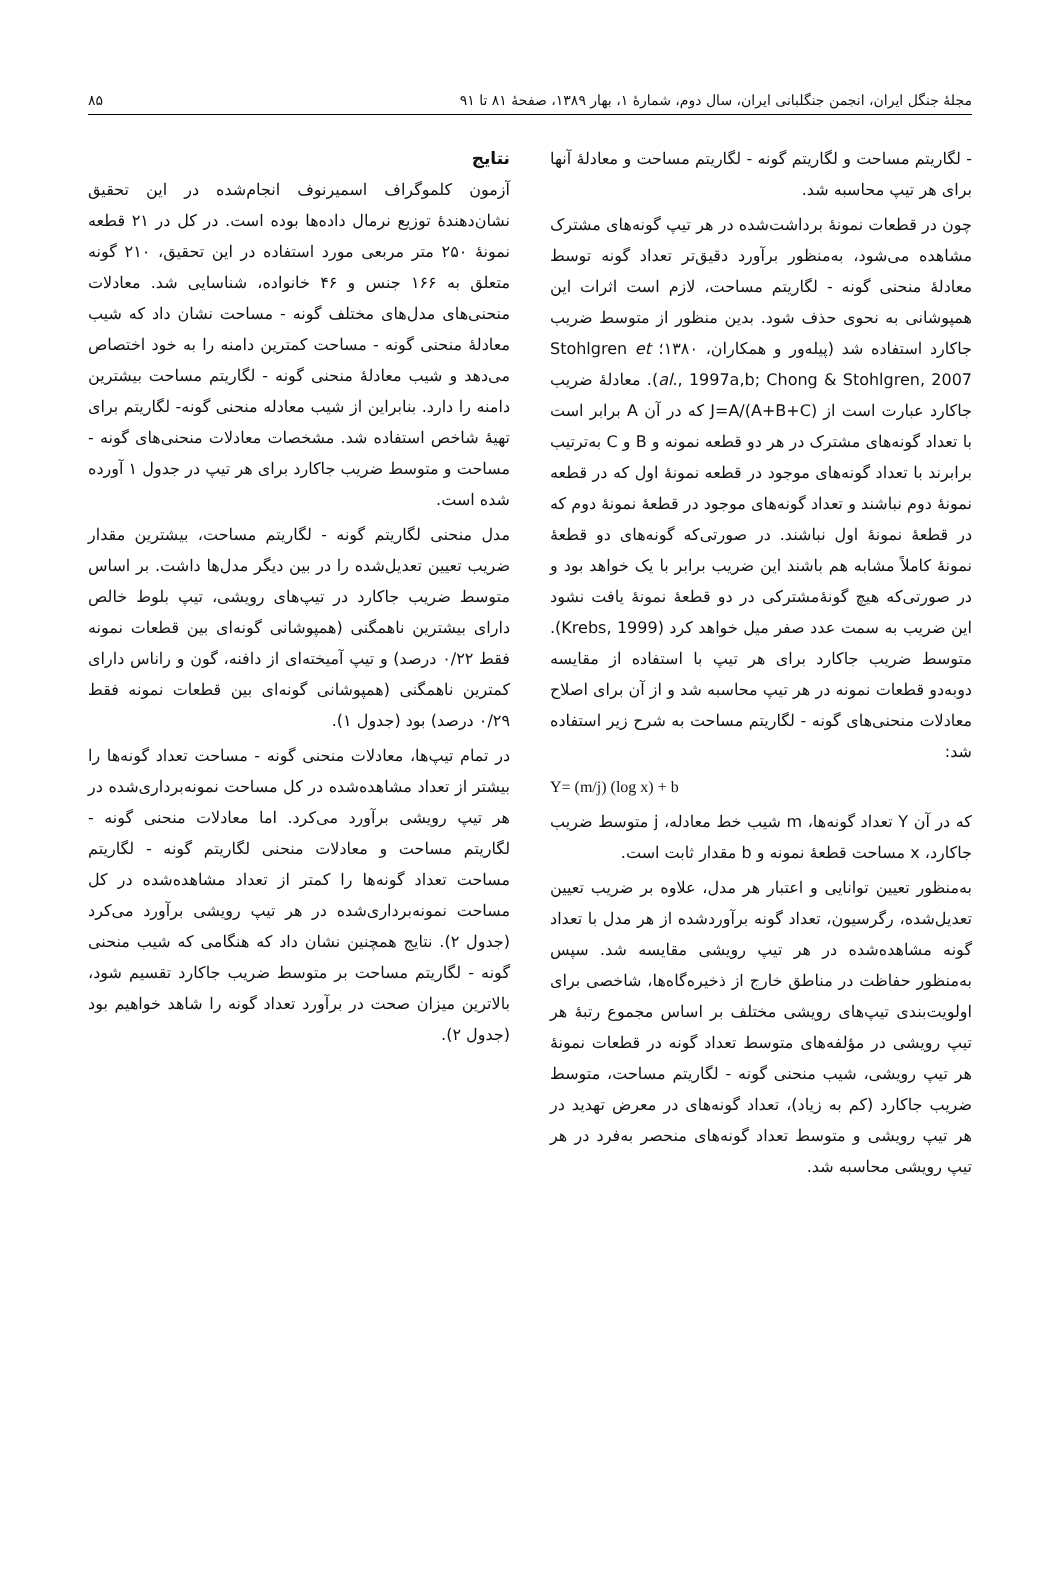مجلهٔ جنگل ایران، انجمن جنگلبانی ایران، سال دوم، شمارهٔ ۱، بهار ۱۳۸۹، صفحهٔ ۸۱ تا ۹۱ ۸۵
- لگاریتم مساحت و لگاریتم گونه - لگاریتم مساحت و معادلهٔ آنها برای هر تیپ محاسبه شد.
چون در قطعات نمونهٔ برداشت‌شده در هر تیپ گونه‌های مشترک مشاهده می‌شود، به‌منظور برآورد دقیق‌تر تعداد گونه توسط معادلهٔ منحنی گونه - لگاریتم مساحت، لازم است اثرات این همپوشانی به نحوی حذف شود. بدین منظور از متوسط ضریب جاکارد استفاده شد (پیله‌ور و همکاران، ۱۳۸۰؛ Stohlgren et al., 1997a,b; Chong & Stohlgren, 2007). معادلهٔ ضریب جاکارد عبارت است از J=A/(A+B+C) که در آن A برابر است با تعداد گونه‌های مشترک در هر دو قطعه نمونه و B و C به‌ترتیب برابرند با تعداد گونه‌های موجود در قطعه نمونهٔ اول که در قطعه نمونهٔ دوم نباشند و تعداد گونه‌های موجود در قطعهٔ نمونهٔ دوم که در قطعهٔ نمونهٔ اول نباشند. در صورتی‌که گونه‌های دو قطعهٔ نمونهٔ کاملاً مشابه هم باشند این ضریب برابر با یک خواهد بود و در صورتی‌که هیچ گونهٔ‌مشترکی در دو قطعهٔ نمونهٔ یافت نشود این ضریب به سمت عدد صفر میل خواهد کرد (Krebs, 1999). متوسط ضریب جاکارد برای هر تیپ با استفاده از مقایسه دوبه‌دو قطعات نمونه در هر تیپ محاسبه شد و از آن برای اصلاح معادلات منحنی‌های گونه - لگاریتم مساحت به شرح زیر استفاده شد:
Y= (m/j) (log x) + b
که در آن Y تعداد گونه‌ها، m شیب خط معادله، j متوسط ضریب جاکارد، x مساحت قطعهٔ نمونه و b مقدار ثابت است.
به‌منظور تعیین توانایی و اعتبار هر مدل، علاوه بر ضریب تعیین تعدیل‌شده، رگرسیون، تعداد گونه برآوردشده از هر مدل با تعداد گونه مشاهده‌شده در هر تیپ رویشی مقایسه شد. سپس به‌منظور حفاظت در مناطق خارج از ذخیره‌گاه‌ها، شاخصی برای اولویت‌بندی تیپ‌های رویشی مختلف بر اساس مجموع رتبهٔ هر تیپ رویشی در مؤلفه‌های متوسط تعداد گونه در قطعات نمونهٔ هر تیپ رویشی، شیب منحنی گونه - لگاریتم مساحت، متوسط ضریب جاکارد (کم به زیاد)، تعداد گونه‌های در معرض تهدید در هر تیپ رویشی و متوسط تعداد گونه‌های منحصر به‌فرد در هر تیپ رویشی محاسبه شد.
نتایج
آزمون کلموگراف اسمیرنوف انجام‌شده در این تحقیق نشان‌دهندهٔ توزیع نرمال داده‌ها بوده است. در کل در ۲۱ قطعه نمونهٔ ۲۵۰ متر مربعی مورد استفاده در این تحقیق، ۲۱۰ گونه متعلق به ۱۶۶ جنس و ۴۶ خانواده، شناسایی شد. معادلات منحنی‌های مدل‌های مختلف گونه - مساحت نشان داد که شیب معادلهٔ منحنی گونه - مساحت کمترین دامنه را به خود اختصاص می‌دهد و شیب معادلهٔ منحنی گونه - لگاریتم مساحت بیشترین دامنه را دارد. بنابراین از شیب معادله منحنی گونه- لگاریتم برای تهیهٔ شاخص استفاده شد. مشخصات معادلات منحنی‌های گونه - مساحت و متوسط ضریب جاکارد برای هر تیپ در جدول ۱ آورده شده است.
مدل منحنی لگاریتم گونه - لگاریتم مساحت، بیشترین مقدار ضریب تعیین تعدیل‌شده را در بین دیگر مدل‌ها داشت. بر اساس متوسط ضریب جاکارد در تیپ‌های رویشی، تیپ بلوط خالص دارای بیشترین ناهمگنی (همپوشانی گونه‌ای بین قطعات نمونه فقط ۰/۲۲ درصد) و تیپ آمیخته‌ای از دافنه، گون و راناس دارای کمترین ناهمگنی (همپوشانی گونه‌ای بین قطعات نمونه فقط ۰/۲۹ درصد) بود (جدول ۱).
در تمام تیپ‌ها، معادلات منحنی گونه - مساحت تعداد گونه‌ها را بیشتر از تعداد مشاهده‌شده در کل مساحت نمونه‌برداری‌شده در هر تیپ رویشی برآورد می‌کرد. اما معادلات منحنی گونه - لگاریتم مساحت و معادلات منحنی لگاریتم گونه - لگاریتم مساحت تعداد گونه‌ها را کمتر از تعداد مشاهده‌شده در کل مساحت نمونه‌برداری‌شده در هر تیپ رویشی برآورد می‌کرد (جدول ۲). نتایج همچنین نشان داد که هنگامی که شیب منحنی گونه - لگاریتم مساحت بر متوسط ضریب جاکارد تقسیم شود، بالاترین میزان صحت در برآورد تعداد گونه را شاهد خواهیم بود (جدول ۲).